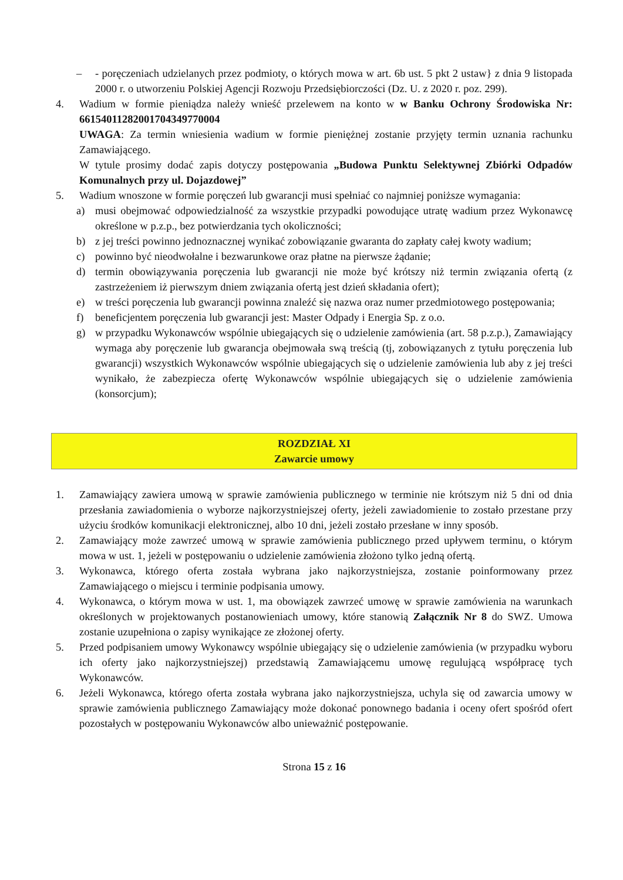– - poręczeniach udzielanych przez podmioty, o których mowa w art. 6b ust. 5 pkt 2 ustaw} z dnia 9 listopada 2000 r. o utworzeniu Polskiej Agencji Rozwoju Przedsiębiorczości (Dz. U. z 2020 r. poz. 299).
4. Wadium w formie pieniądza należy wnieść przelewem na konto w w Banku Ochrony Środowiska Nr: 66154011282001704349770004
UWAGA: Za termin wniesienia wadium w formie pieniężnej zostanie przyjęty termin uznania rachunku Zamawiającego.
W tytule prosimy dodać zapis dotyczy postępowania „Budowa Punktu Selektywnej Zbiórki Odpadów Komunalnych przy ul. Dojazdowej”
5. Wadium wnoszone w formie poręczeń lub gwarancji musi spełniać co najmniej poniższe wymagania:
a) musi obejmować odpowiedzialność za wszystkie przypadki powodujące utratę wadium przez Wykonawcę określone w p.z.p., bez potwierdzania tych okoliczności;
b) z jej treści powinno jednoznacznej wynikać zobowiązanie gwaranta do zapłaty całej kwoty wadium;
c) powinno być nieodwołalne i bezwarunkowe oraz płatne na pierwsze żądanie;
d) termin obowiązywania poręczenia lub gwarancji nie może być krótszy niż termin związania ofertą (z zastrzeżeniem iż pierwszym dniem związania ofertą jest dzień składania ofert);
e) w treści poręczenia lub gwarancji powinna znaleźć się nazwa oraz numer przedmiotowego postępowania;
f) beneficjentem poręczenia lub gwarancji jest: Master Odpady i Energia Sp. z o.o.
g) w przypadku Wykonawców wspólnie ubiegających się o udzielenie zamówienia (art. 58 p.z.p.), Zamawiający wymaga aby poręczenie lub gwarancja obejmowała swą treścią (tj, zobowiązanych z tytułu poręczenia lub gwarancji) wszystkich Wykonawców wspólnie ubiegających się o udzielenie zamówienia lub aby z jej treści wynikało, że zabezpiecza ofertę Wykonawców wspólnie ubiegających się o udzielenie zamówienia (konsorcjum);
ROZDZIAŁ XI
Zawarcie umowy
1. Zamawiający zawiera umową w sprawie zamówienia publicznego w terminie nie krótszym niż 5 dni od dnia przesłania zawiadomienia o wyborze najkorzystniejszej oferty, jeżeli zawiadomienie to zostało przestane przy użyciu środków komunikacji elektronicznej, albo 10 dni, jeżeli zostało przesłane w inny sposób.
2. Zamawiający może zawrzeć umową w sprawie zamówienia publicznego przed upływem terminu, o którym mowa w ust. 1, jeżeli w postępowaniu o udzielenie zamówienia złożono tylko jedną ofertą.
3. Wykonawca, którego oferta została wybrana jako najkorzystniejsza, zostanie poinformowany przez Zamawiającego o miejscu i terminie podpisania umowy.
4. Wykonawca, o którym mowa w ust. 1, ma obowiązek zawrzeć umowę w sprawie zamówienia na warunkach określonych w projektowanych postanowieniach umowy, które stanowią Załącznik Nr 8 do SWZ. Umowa zostanie uzupełniona o zapisy wynikające ze złożonej oferty.
5. Przed podpisaniem umowy Wykonawcy wspólnie ubiegający się o udzielenie zamówienia (w przypadku wyboru ich oferty jako najkorzystniejszej) przedstawią Zamawiającemu umowę regulującą współpracę tych Wykonawców.
6. Jeżeli Wykonawca, którego oferta została wybrana jako najkorzystniejsza, uchyla się od zawarcia umowy w sprawie zamówienia publicznego Zamawiający może dokonać ponownego badania i oceny ofert spośród ofert pozostałych w postępowaniu Wykonawców albo unieważnić postępowanie.
Strona 15 z 16